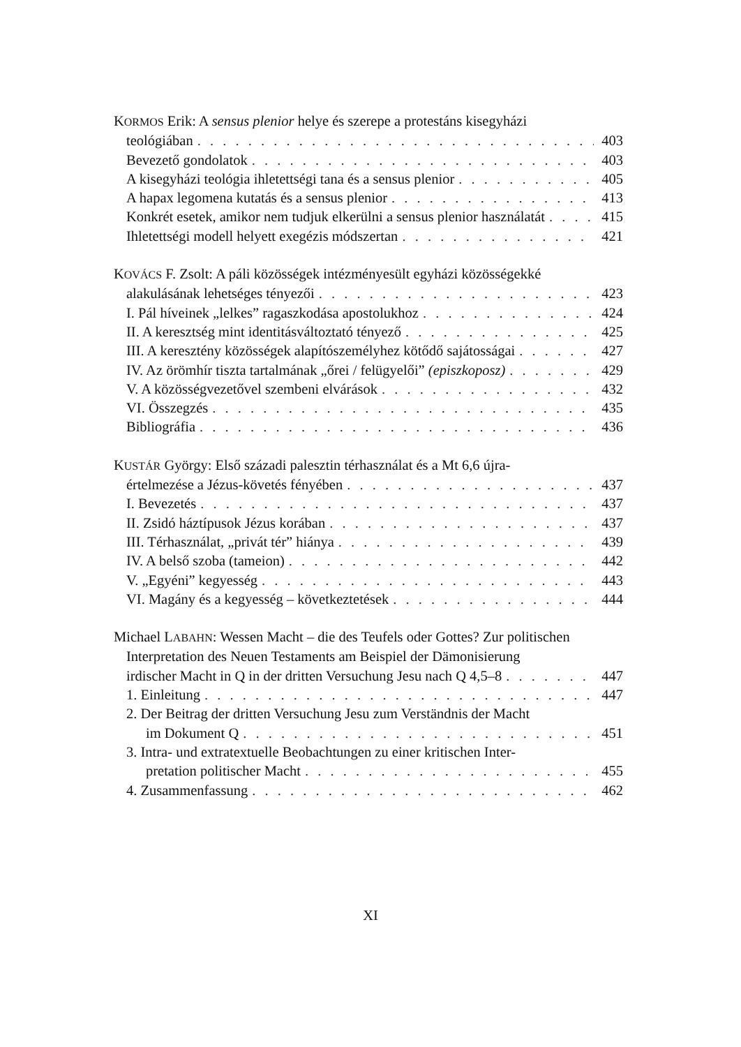KORMOS Erik: A sensus plenior helye és szerepe a protestáns kisegyházi
teológiában 403
Bevezető gondolatok 403
A kisegyházi teológia ihletettségi tana és a sensus plenior 405
A hapax legomena kutatás és a sensus plenior 413
Konkrét esetek, amikor nem tudjuk elkerülni a sensus plenior használatát 415
Ihletettségi modell helyett exegézis módszertan 421
KOVÁCS F. Zsolt: A páli közösségek intézményesült egyházi közösségekké
alakulásának lehetséges tényezői 423
I. Pál híveinek „lelkes” ragaszkodása apostolukhoz 424
II. A keresztség mint identitásváltoztató tényező 425
III. A keresztény közösségek alapítószemélyhez kötődő sajátosságai 427
IV. Az örömhír tiszta tartalmának „őrei / felügyelői” (episzkoposz) 429
V. A közösségvezetővel szembeni elvárások 432
VI. Összegzés 435
Bibliográfia 436
KUSTÁR György: Első századi palesztin térhasználat és a Mt 6,6 újra-
értelmezése a Jézus-követés fényében 437
I. Bevezetés 437
II. Zsidó háztípusok Jézus korában 437
III. Térhasználat, „privát tér” hiánya 439
IV. A belső szoba (tameion) 442
V. „Egyéni” kegyesség 443
VI. Magány és a kegyesség – következtetések 444
Michael LABAHN: Wessen Macht – die des Teufels oder Gottes? Zur politischen
Interpretation des Neuen Testaments am Beispiel der Dämonisierung
irdischer Macht in Q in der dritten Versuchung Jesu nach Q 4,5–8 447
1. Einleitung 447
2. Der Beitrag der dritten Versuchung Jesu zum Verständnis der Macht
im Dokument Q 451
3. Intra- und extratextuelle Beobachtungen zu einer kritischen Inter-
pretation politischer Macht 455
4. Zusammenfassung 462
XI